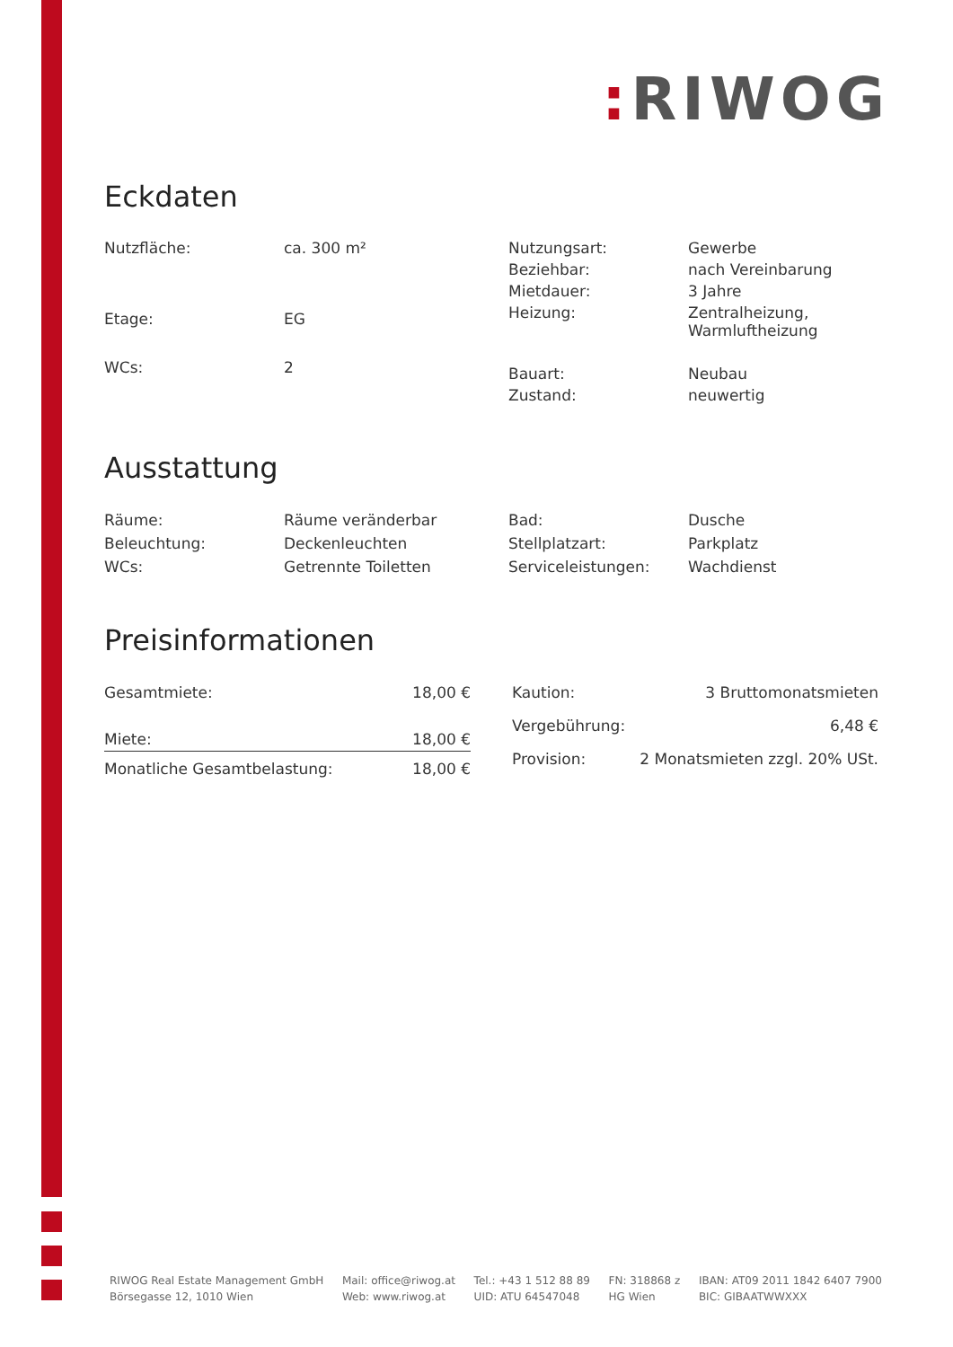: RIWOG
Eckdaten
| Nutzfläche: | ca. 300 m² |
| Etage: | EG |
| WCs: | 2 |
| Nutzungsart: | Gewerbe |
| Beziehbar: | nach Vereinbarung |
| Mietdauer: | 3 Jahre |
| Heizung: | Zentralheizung, Warmluftheizung |
| Bauart: | Neubau |
| Zustand: | neuwertig |
Ausstattung
| Räume: | Räume veränderbar |
| Beleuchtung: | Deckenleuchten |
| WCs: | Getrennte Toiletten |
| Bad: | Dusche |
| Stellplatzart: | Parkplatz |
| Serviceleistungen: | Wachdienst |
Preisinformationen
| Gesamtmiete: | 18,00 € |
| Miete: | 18,00 € |
| Monatliche Gesamtbelastung: | 18,00 € |
| Kaution: | 3 Bruttomonatsmieten |
| Vergebührung: | 6,48 € |
| Provision: | 2 Monatsmieten zzgl. 20% USt. |
RIWOG Real Estate Management GmbH
Börsegasse 12, 1010 Wien
Mail: office@riwog.at
Web: www.riwog.at
Tel.: +43 1 512 88 89
UID: ATU 64547048
FN: 318868 z
HG Wien
IBAN: AT09 2011 1842 6407 7900
BIC: GIBAATWWXXX